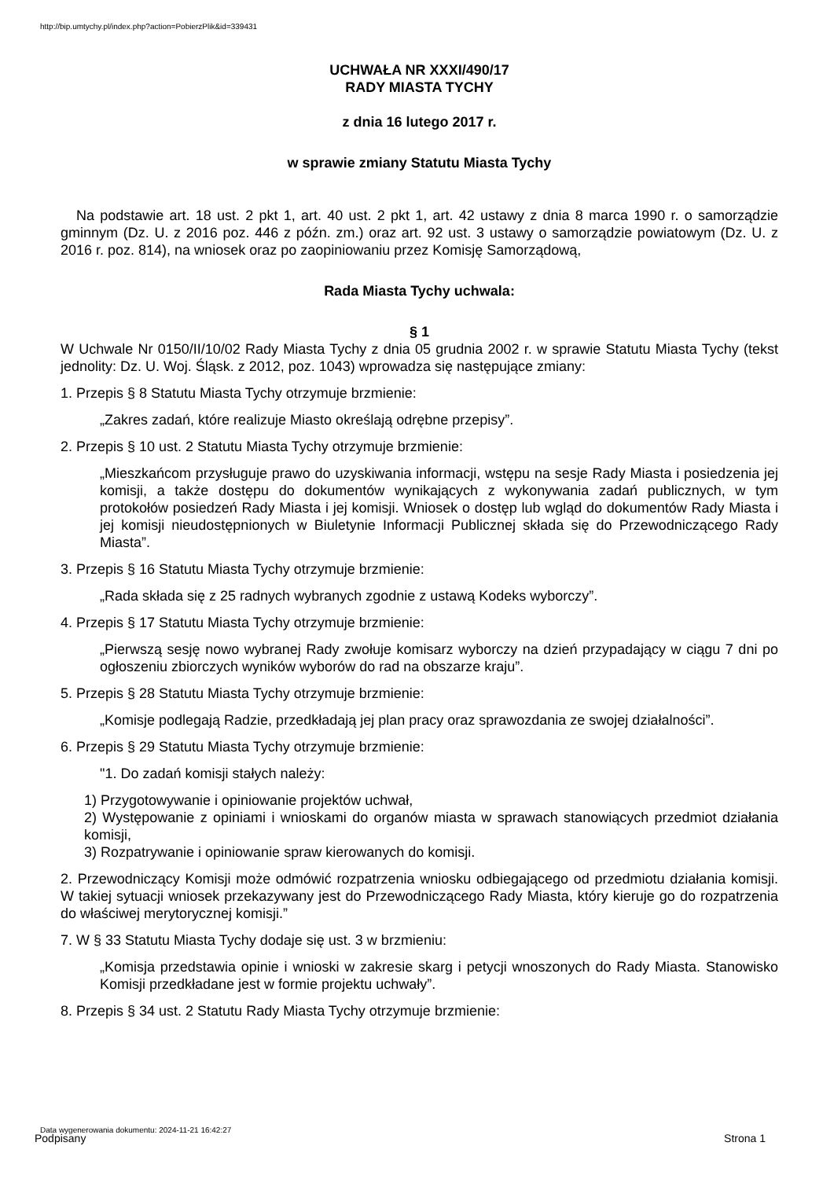http://bip.umtychy.pl/index.php?action=PobierzPlik&id=339431
UCHWAŁA NR XXXI/490/17
RADY MIASTA TYCHY
z dnia 16 lutego 2017 r.
w sprawie zmiany Statutu Miasta Tychy
Na podstawie art. 18 ust. 2 pkt 1, art. 40 ust. 2 pkt 1, art. 42 ustawy z dnia 8 marca 1990 r. o samorządzie gminnym (Dz. U. z 2016 poz. 446 z późn. zm.) oraz art. 92 ust. 3 ustawy o samorządzie powiatowym (Dz. U. z 2016 r. poz. 814), na wniosek oraz po zaopiniowaniu przez Komisję Samorządową,
Rada Miasta Tychy uchwala:
§ 1
W Uchwale Nr 0150/II/10/02 Rady Miasta Tychy z dnia 05 grudnia 2002 r. w sprawie Statutu Miasta Tychy (tekst jednolity: Dz. U. Woj. Śląsk. z 2012, poz. 1043) wprowadza się następujące zmiany:
1. Przepis § 8 Statutu Miasta Tychy otrzymuje brzmienie:
„Zakres zadań, które realizuje Miasto określają odrębne przepisy”.
2. Przepis § 10 ust. 2 Statutu Miasta Tychy otrzymuje brzmienie:
„Mieszkańcom przysługuje prawo do uzyskiwania informacji, wstępu na sesje Rady Miasta i posiedzenia jej komisji, a także dostępu do dokumentów wynikających z wykonywania zadań publicznych, w tym protokołów posiedzeń Rady Miasta i jej komisji. Wniosek o dostęp lub wgląd do dokumentów Rady Miasta i jej komisji nieudostępnionych w Biuletynie Informacji Publicznej składa się do Przewodniczącego Rady Miasta”.
3. Przepis § 16 Statutu Miasta Tychy otrzymuje brzmienie:
„Rada składa się z 25 radnych wybranych zgodnie z ustawą Kodeks wyborczy”.
4. Przepis § 17 Statutu Miasta Tychy otrzymuje brzmienie:
„Pierwszą sesję nowo wybranej Rady zwołuje komisarz wyborczy na dzień przypadający w ciągu 7 dni po ogłoszeniu zbiorczych wyników wyborów do rad na obszarze kraju”.
5. Przepis § 28 Statutu Miasta Tychy otrzymuje brzmienie:
„Komisje podlegają Radzie, przedkładają jej plan pracy oraz sprawozdania ze swojej działalności”.
6. Przepis § 29 Statutu Miasta Tychy otrzymuje brzmienie:
"1. Do zadań komisji stałych należy:
1) Przygotowywanie i opiniowanie projektów uchwał,
2) Występowanie z opiniami i wnioskami do organów miasta w sprawach stanowiących przedmiot działania komisji,
3) Rozpatrywanie i opiniowanie spraw kierowanych do komisji.
2. Przewodniczący Komisji może odmówić rozpatrzenia wniosku odbiegającego od przedmiotu działania komisji. W takiej sytuacji wniosek przekazywany jest do Przewodniczącego Rady Miasta, który kieruje go do rozpatrzenia do właściwej merytorycznej komisji.”
7. W § 33 Statutu Miasta Tychy dodaje się ust. 3 w brzmieniu:
„Komisja przedstawia opinie i wnioski w zakresie skarg i petycji wnoszonych do Rady Miasta. Stanowisko Komisji przedkładane jest w formie projektu uchwały”.
8. Przepis § 34 ust. 2 Statutu Rady Miasta Tychy otrzymuje brzmienie:
Data wygenerowania dokumentu: 2024-11-21 16:42:27
Podpisany Strona 1